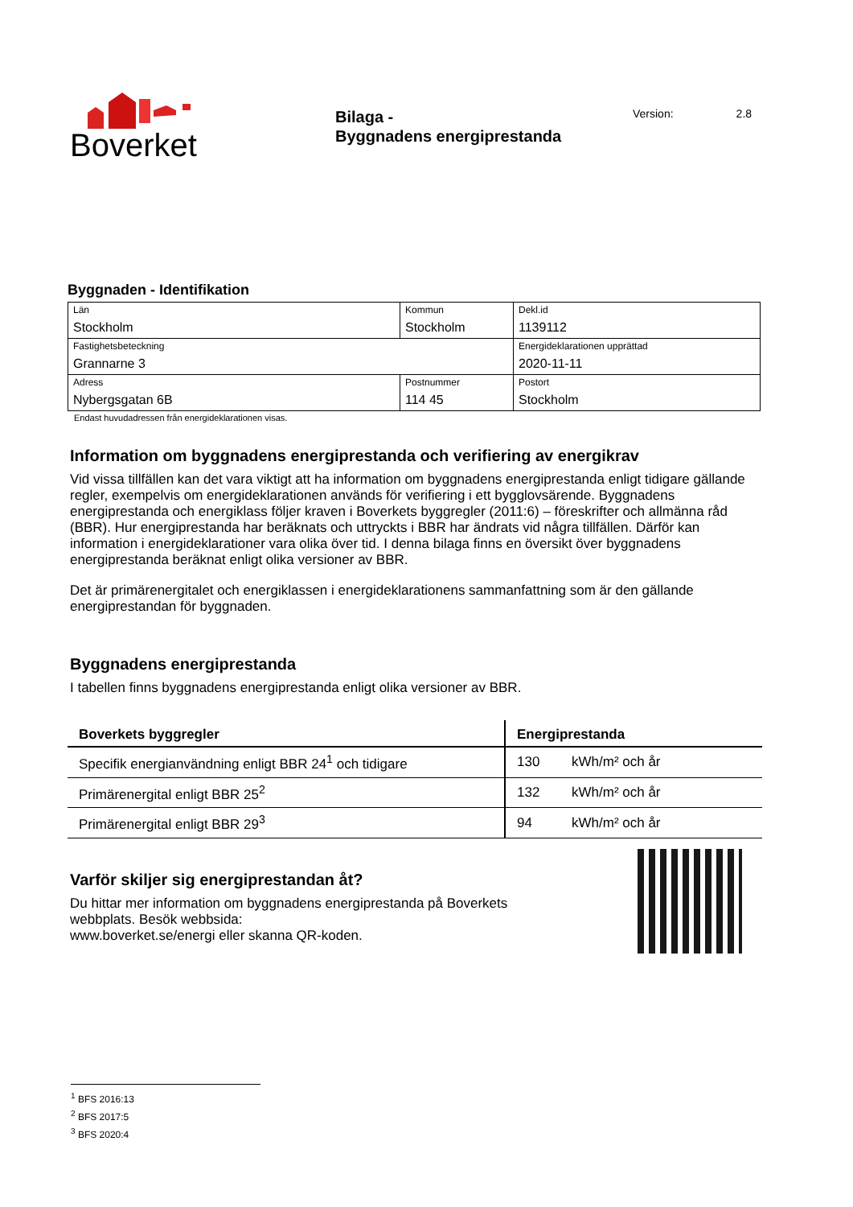Boverket
Bilaga -
Byggnadens energiprestanda
Version: 2.8
Byggnaden - Identifikation
| Län Stockholm | Kommun Stockholm | | Dekl.id 1139112 |
| Fastighetsbeteckning Grannarne 3 | | | Energideklarationen upprättad 2020-11-11 |
| Adress Nybergsgatan 6B | Postnummer 114 45 | Postort Stockholm | |
Endast huvudadressen från energideklarationen visas.
Information om byggnadens energiprestanda och verifiering av energikrav
Vid vissa tillfällen kan det vara viktigt att ha information om byggnadens energiprestanda enligt tidigare gällande regler, exempelvis om energideklarationen används för verifiering i ett bygglovsärende. Byggnadens energiprestanda och energiklass följer kraven i Boverkets byggregler (2011:6) – föreskrifter och allmänna råd (BBR). Hur energiprestanda har beräknats och uttryckts i BBR har ändrats vid några tillfällen. Därför kan information i energideklarationer vara olika över tid. I denna bilaga finns en översikt över byggnadens energiprestanda beräknat enligt olika versioner av BBR.
Det är primärenergitalet och energiklassen i energideklarationens sammanfattning som är den gällande energiprestandan för byggnaden.
Byggnadens energiprestanda
I tabellen finns byggnadens energiprestanda enligt olika versioner av BBR.
| Boverkets byggregler | Energiprestanda | |
| --- | --- | --- |
| Specifik energianvändning enligt BBR 24<sup>1</sup> och tidigare | 130 | kWh/m² och år |
| Primärenergital enligt BBR 25<sup>2</sup> | 132 | kWh/m² och år |
| Primärenergital enligt BBR 29<sup>3</sup> | 94 | kWh/m² och år |
Varför skiljer sig energiprestandan åt?
Du hittar mer information om byggnadens energiprestanda på Boverkets
webbplats. Besök webbsida:
www.boverket.se/energi eller skanna QR-koden.
<sup>1</sup> BFS 2016:13
<sup>2</sup> BFS 2017:5
<sup>3</sup> BFS 2020:4